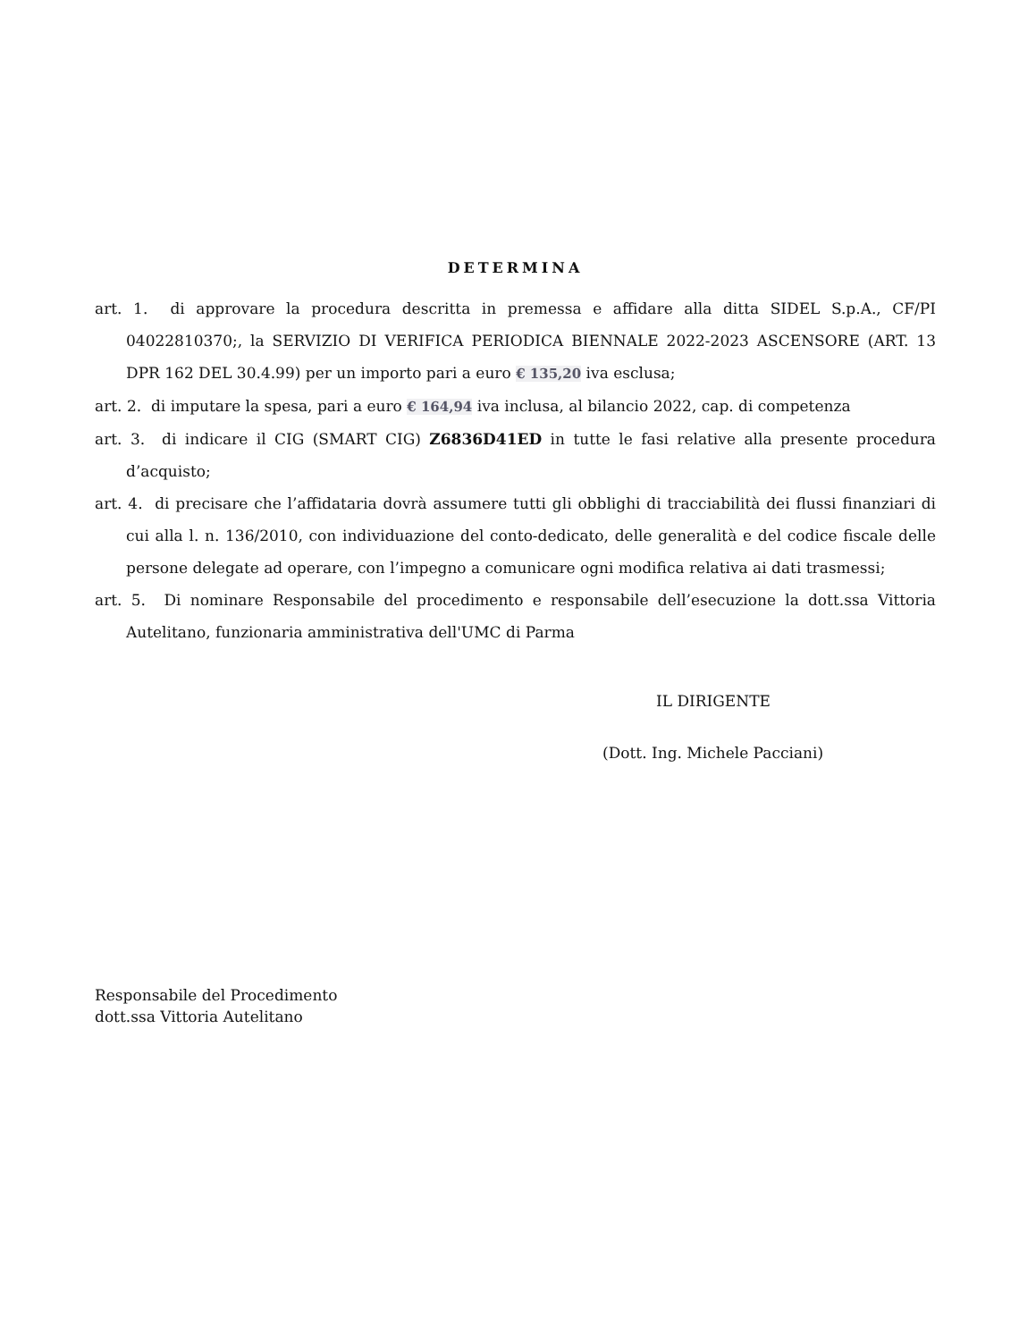DETERMINA
art. 1. di approvare la procedura descritta in premessa e affidare alla ditta SIDEL S.p.A., CF/PI 04022810370;, la SERVIZIO DI VERIFICA PERIODICA BIENNALE 2022-2023 ASCENSORE (ART. 13 DPR 162 DEL 30.4.99) per un importo pari a euro € 135,20 iva esclusa;
art. 2. di imputare la spesa, pari a euro € 164,94 iva inclusa, al bilancio 2022, cap. di competenza
art. 3. di indicare il CIG (SMART CIG) Z6836D41ED in tutte le fasi relative alla presente procedura d’acquisto;
art. 4. di precisare che l’affidataria dovrà assumere tutti gli obblighi di tracciabilità dei flussi finanziari di cui alla l. n. 136/2010, con individuazione del conto-dedicato, delle generalità e del codice fiscale delle persone delegate ad operare, con l’impegno a comunicare ogni modifica relativa ai dati trasmessi;
art. 5. Di nominare Responsabile del procedimento e responsabile dell’esecuzione la dott.ssa Vittoria Autelitano, funzionaria amministrativa dell'UMC di Parma
IL DIRIGENTE
(Dott. Ing. Michele Pacciani)
Responsabile del Procedimento
dott.ssa Vittoria Autelitano